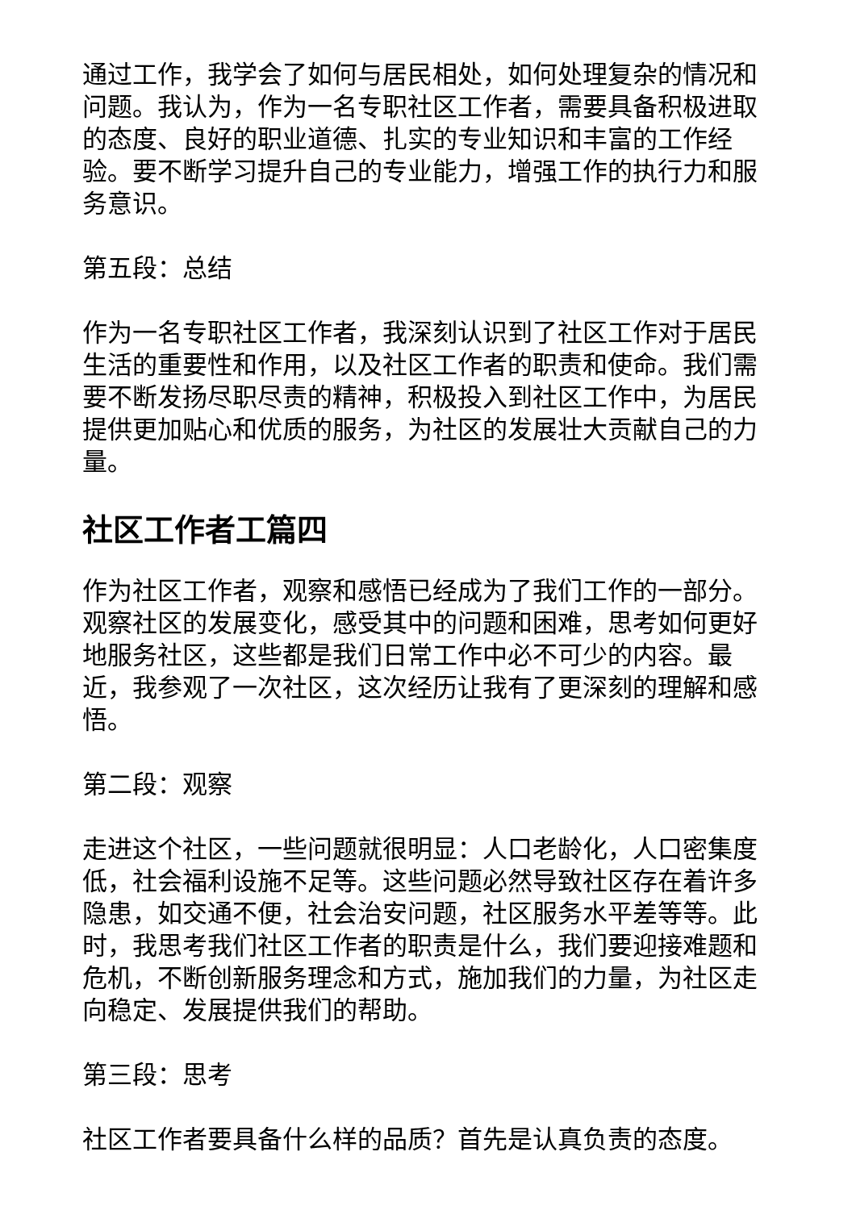通过工作，我学会了如何与居民相处，如何处理复杂的情况和问题。我认为，作为一名专职社区工作者，需要具备积极进取的态度、良好的职业道德、扎实的专业知识和丰富的工作经验。要不断学习提升自己的专业能力，增强工作的执行力和服务意识。
第五段：总结
作为一名专职社区工作者，我深刻认识到了社区工作对于居民生活的重要性和作用，以及社区工作者的职责和使命。我们需要不断发扬尽职尽责的精神，积极投入到社区工作中，为居民提供更加贴心和优质的服务，为社区的发展壮大贡献自己的力量。
社区工作者工篇四
作为社区工作者，观察和感悟已经成为了我们工作的一部分。观察社区的发展变化，感受其中的问题和困难，思考如何更好地服务社区，这些都是我们日常工作中必不可少的内容。最近，我参观了一次社区，这次经历让我有了更深刻的理解和感悟。
第二段：观察
走进这个社区，一些问题就很明显：人口老龄化，人口密集度低，社会福利设施不足等。这些问题必然导致社区存在着许多隐患，如交通不便，社会治安问题，社区服务水平差等等。此时，我思考我们社区工作者的职责是什么，我们要迎接难题和危机，不断创新服务理念和方式，施加我们的力量，为社区走向稳定、发展提供我们的帮助。
第三段：思考
社区工作者要具备什么样的品质？首先是认真负责的态度。